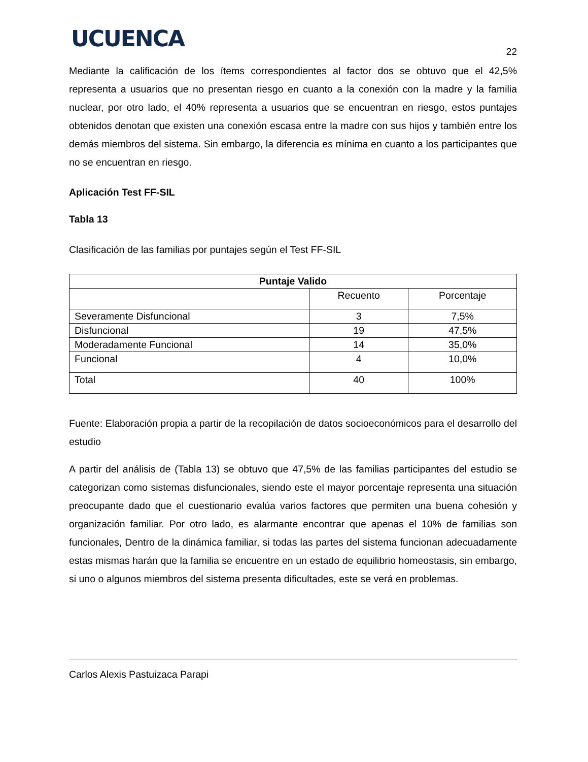UCUENCA
22
Mediante la calificación de los ítems correspondientes al factor dos se obtuvo que el 42,5% representa a usuarios que no presentan riesgo en cuanto a la conexión con la madre y la familia nuclear, por otro lado, el 40% representa a usuarios que se encuentran en riesgo, estos puntajes obtenidos denotan que existen una conexión escasa entre la madre con sus hijos y también entre los demás miembros del sistema. Sin embargo, la diferencia es mínima en cuanto a los participantes que no se encuentran en riesgo.
Aplicación Test FF-SIL
Tabla 13
Clasificación de las familias por puntajes según el Test FF-SIL
| Puntaje Valido | | |
| --- | --- | --- |
| | Recuento | Porcentaje |
| Severamente Disfuncional | 3 | 7,5% |
| Disfuncional | 19 | 47,5% |
| Moderadamente Funcional | 14 | 35,0% |
| Funcional | 4 | 10,0% |
| Total | 40 | 100% |
Fuente: Elaboración propia a partir de la recopilación de datos socioeconómicos para el desarrollo del estudio
A partir del análisis de (Tabla 13) se obtuvo que 47,5% de las familias participantes del estudio se categorizan como sistemas disfuncionales, siendo este el mayor porcentaje representa una situación preocupante dado que el cuestionario evalúa varios factores que permiten una buena cohesión y organización familiar. Por otro lado, es alarmante encontrar que apenas el 10% de familias son funcionales, Dentro de la dinámica familiar, si todas las partes del sistema funcionan adecuadamente estas mismas harán que la familia se encuentre en un estado de equilibrio homeostasis, sin embargo, si uno o algunos miembros del sistema presenta dificultades, este se verá en problemas.
Carlos Alexis Pastuizaca Parapi